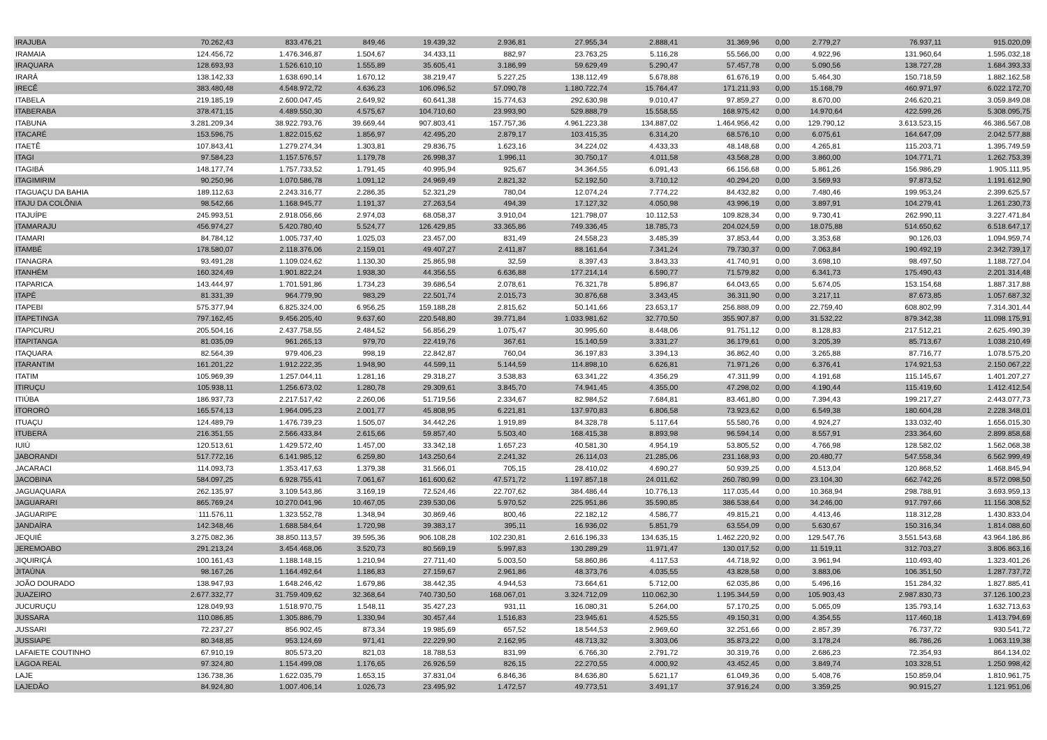| IRAJUBA | 70.262,43 | 833.476,21 | 849,46 | 19.439,32 | 2.936,81 | 27.955,34 | 2.888,41 | 31.369,96 | 0,00 | 2.779,27 | 76.937,11 | 915.020,09 |
| IRAMAIA | 124.456,72 | 1.476.346,87 | 1.504,67 | 34.433,11 | 882,97 | 23.763,25 | 5.116,28 | 55.566,00 | 0,00 | 4.922,96 | 131.960,64 | 1.595.032,18 |
| IRAQUARA | 128.693,93 | 1.526.610,10 | 1.555,89 | 35.605,41 | 3.186,99 | 59.629,49 | 5.290,47 | 57.457,78 | 0,00 | 5.090,56 | 138.727,28 | 1.684.393,33 |
| IRARÁ | 138.142,33 | 1.638.690,14 | 1.670,12 | 38.219,47 | 5.227,25 | 138.112,49 | 5.678,88 | 61.676,19 | 0,00 | 5.464,30 | 150.718,59 | 1.882.162,58 |
| IRECÊ | 383.480,48 | 4.548.972,72 | 4.636,23 | 106.096,52 | 57.090,78 | 1.180.722,74 | 15.764,47 | 171.211,93 | 0,00 | 15.168,79 | 460.971,97 | 6.022.172,70 |
| ITABELA | 219.185,19 | 2.600.047,45 | 2.649,92 | 60.641,38 | 15.774,63 | 292.630,98 | 9.010,47 | 97.859,27 | 0,00 | 8.670,00 | 246.620,21 | 3.059.849,08 |
| ITABERABA | 378.471,15 | 4.489.550,30 | 4.575,67 | 104.710,60 | 23.993,90 | 529.888,79 | 15.558,55 | 168.975,42 | 0,00 | 14.970,64 | 422.599,26 | 5.308.095,75 |
| ITABUNA | 3.281.209,34 | 38.922.793,76 | 39.669,44 | 907.803,41 | 157.757,36 | 4.961.223,38 | 134.887,02 | 1.464.956,42 | 0,00 | 129.790,12 | 3.613.523,15 | 46.386.567,08 |
| ITACARÉ | 153.596,75 | 1.822.015,62 | 1.856,97 | 42.495,20 | 2.879,17 | 103.415,35 | 6.314,20 | 68.576,10 | 0,00 | 6.075,61 | 164.647,09 | 2.042.577,88 |
| ITAETÊ | 107.843,41 | 1.279.274,34 | 1.303,81 | 29.836,75 | 1.623,16 | 34.224,02 | 4.433,33 | 48.148,68 | 0,00 | 4.265,81 | 115.203,71 | 1.395.749,59 |
| ITAGI | 97.584,23 | 1.157.576,57 | 1.179,78 | 26.998,37 | 1.996,11 | 30.750,17 | 4.011,58 | 43.568,28 | 0,00 | 3.860,00 | 104.771,71 | 1.262.753,39 |
| ITAGIBÁ | 148.177,74 | 1.757.733,52 | 1.791,45 | 40.995,94 | 925,67 | 34.364,55 | 6.091,43 | 66.156,68 | 0,00 | 5.861,26 | 156.986,29 | 1.905.111,95 |
| ITAGIMIRIM | 90.250,96 | 1.070.586,78 | 1.091,12 | 24.969,49 | 2.821,32 | 52.192,50 | 3.710,12 | 40.294,20 | 0,00 | 3.569,93 | 97.873,52 | 1.191.612,90 |
| ITAGUAÇU DA BAHIA | 189.112,63 | 2.243.316,77 | 2.286,35 | 52.321,29 | 780,04 | 12.074,24 | 7.774,22 | 84.432,82 | 0,00 | 7.480,46 | 199.953,24 | 2.399.625,57 |
| ITAJU DA COLÔNIA | 98.542,66 | 1.168.945,77 | 1.191,37 | 27.263,54 | 494,39 | 17.127,32 | 4.050,98 | 43.996,19 | 0,00 | 3.897,91 | 104.279,41 | 1.261.230,73 |
| ITAJUÍPE | 245.993,51 | 2.918.056,66 | 2.974,03 | 68.058,37 | 3.910,04 | 121.798,07 | 10.112,53 | 109.828,34 | 0,00 | 9.730,41 | 262.990,11 | 3.227.471,84 |
| ITAMARAJU | 456.974,27 | 5.420.780,40 | 5.524,77 | 126.429,85 | 33.365,86 | 749.336,45 | 18.785,73 | 204.024,59 | 0,00 | 18.075,88 | 514.650,62 | 6.518.647,17 |
| ITAMARI | 84.784,12 | 1.005.737,40 | 1.025,03 | 23.457,00 | 831,49 | 24.558,23 | 3.485,39 | 37.853,44 | 0,00 | 3.353,68 | 90.126,03 | 1.094.959,74 |
| ITAMBÉ | 178.580,07 | 2.118.376,06 | 2.159,01 | 49.407,27 | 2.411,87 | 88.161,64 | 7.341,24 | 79.730,37 | 0,00 | 7.063,84 | 190.492,19 | 2.342.739,17 |
| ITANAGRA | 93.491,28 | 1.109.024,62 | 1.130,30 | 25.865,98 | 32,59 | 8.397,43 | 3.843,33 | 41.740,91 | 0,00 | 3.698,10 | 98.497,50 | 1.188.727,04 |
| ITANHÉM | 160.324,49 | 1.901.822,24 | 1.938,30 | 44.356,55 | 6.636,88 | 177.214,14 | 6.590,77 | 71.579,82 | 0,00 | 6.341,73 | 175.490,43 | 2.201.314,48 |
| ITAPARICA | 143.444,97 | 1.701.591,86 | 1.734,23 | 39.686,54 | 2.078,61 | 76.321,78 | 5.896,87 | 64.043,65 | 0,00 | 5.674,05 | 153.154,68 | 1.887.317,88 |
| ITAPÉ | 81.331,39 | 964.779,90 | 983,29 | 22.501,74 | 2.015,73 | 30.876,68 | 3.343,45 | 36.311,90 | 0,00 | 3.217,11 | 87.673,85 | 1.057.687,32 |
| ITAPEBI | 575.377,94 | 6.825.324,00 | 6.956,25 | 159.188,28 | 2.815,62 | 50.141,66 | 23.653,17 | 256.888,09 | 0,00 | 22.759,40 | 608.802,99 | 7.314.301,44 |
| ITAPETINGA | 797.162,45 | 9.456.205,40 | 9.637,60 | 220.548,80 | 39.771,84 | 1.033.981,62 | 32.770,50 | 355.907,87 | 0,00 | 31.532,22 | 879.342,38 | 11.098.175,91 |
| ITAPICURU | 205.504,16 | 2.437.758,55 | 2.484,52 | 56.856,29 | 1.075,47 | 30.995,60 | 8.448,06 | 91.751,12 | 0,00 | 8.128,83 | 217.512,21 | 2.625.490,39 |
| ITAPITANGA | 81.035,09 | 961.265,13 | 979,70 | 22.419,76 | 367,61 | 15.140,59 | 3.331,27 | 36.179,61 | 0,00 | 3.205,39 | 85.713,67 | 1.038.210,49 |
| ITAQUARA | 82.564,39 | 979.406,23 | 998,19 | 22.842,87 | 760,04 | 36.197,83 | 3.394,13 | 36.862,40 | 0,00 | 3.265,88 | 87.716,77 | 1.078.575,20 |
| ITARANTIM | 161.201,22 | 1.912.222,35 | 1.948,90 | 44.599,11 | 5.144,59 | 114.898,10 | 6.626,81 | 71.971,26 | 0,00 | 6.376,41 | 174.921,53 | 2.150.067,22 |
| ITATIM | 105.969,39 | 1.257.044,11 | 1.281,16 | 29.318,27 | 3.538,83 | 63.341,22 | 4.356,29 | 47.311,99 | 0,00 | 4.191,68 | 115.145,67 | 1.401.207,27 |
| ITIRUÇU | 105.938,11 | 1.256.673,02 | 1.280,78 | 29.309,61 | 3.845,70 | 74.941,45 | 4.355,00 | 47.298,02 | 0,00 | 4.190,44 | 115.419,60 | 1.412.412,54 |
| ITIÚBA | 186.937,73 | 2.217.517,42 | 2.260,06 | 51.719,56 | 2.334,67 | 82.984,52 | 7.684,81 | 83.461,80 | 0,00 | 7.394,43 | 199.217,27 | 2.443.077,73 |
| ITORORÓ | 165.574,13 | 1.964.095,23 | 2.001,77 | 45.808,95 | 6.221,81 | 137.970,83 | 6.806,58 | 73.923,62 | 0,00 | 6.549,38 | 180.604,28 | 2.228.348,01 |
| ITUAÇU | 124.489,79 | 1.476.739,23 | 1.505,07 | 34.442,26 | 1.919,89 | 84.328,78 | 5.117,64 | 55.580,76 | 0,00 | 4.924,27 | 133.032,40 | 1.656.015,30 |
| ITUBERÁ | 216.351,55 | 2.566.433,84 | 2.615,66 | 59.857,40 | 5.503,40 | 168.415,38 | 8.893,98 | 96.594,14 | 0,00 | 8.557,91 | 233.364,60 | 2.899.858,68 |
| IUIÚ | 120.513,61 | 1.429.572,40 | 1.457,00 | 33.342,18 | 1.657,23 | 40.581,30 | 4.954,19 | 53.805,52 | 0,00 | 4.766,98 | 128.582,02 | 1.562.068,38 |
| JABORANDI | 517.772,16 | 6.141.985,12 | 6.259,80 | 143.250,64 | 2.241,32 | 26.114,03 | 21.285,06 | 231.168,93 | 0,00 | 20.480,77 | 547.558,34 | 6.562.999,49 |
| JACARACI | 114.093,73 | 1.353.417,63 | 1.379,38 | 31.566,01 | 705,15 | 28.410,02 | 4.690,27 | 50.939,25 | 0,00 | 4.513,04 | 120.868,52 | 1.468.845,94 |
| JACOBINA | 584.097,25 | 6.928.755,41 | 7.061,67 | 161.600,62 | 47.571,72 | 1.197.857,18 | 24.011,62 | 260.780,99 | 0,00 | 23.104,30 | 662.742,26 | 8.572.098,50 |
| JAGUAQUARA | 262.135,97 | 3.109.543,86 | 3.169,19 | 72.524,46 | 22.707,62 | 384.486,44 | 10.776,13 | 117.035,44 | 0,00 | 10.368,94 | 298.788,91 | 3.693.959,13 |
| JAGUARARI | 865.769,24 | 10.270.041,96 | 10.467,05 | 239.530,06 | 5.970,52 | 225.951,86 | 35.590,85 | 386.538,64 | 0,00 | 34.246,00 | 917.797,66 | 11.156.308,52 |
| JAGUARIPE | 111.576,11 | 1.323.552,78 | 1.348,94 | 30.869,46 | 800,46 | 22.182,12 | 4.586,77 | 49.815,21 | 0,00 | 4.413,46 | 118.312,28 | 1.430.833,04 |
| JANDAÍRA | 142.348,46 | 1.688.584,64 | 1.720,98 | 39.383,17 | 395,11 | 16.936,02 | 5.851,79 | 63.554,09 | 0,00 | 5.630,67 | 150.316,34 | 1.814.088,60 |
| JEQUIÉ | 3.275.082,36 | 38.850.113,57 | 39.595,36 | 906.108,28 | 102.230,81 | 2.616.196,33 | 134.635,15 | 1.462.220,92 | 0,00 | 129.547,76 | 3.551.543,68 | 43.964.186,86 |
| JEREMOABO | 291.213,24 | 3.454.468,06 | 3.520,73 | 80.569,19 | 5.997,83 | 130.289,29 | 11.971,47 | 130.017,52 | 0,00 | 11.519,11 | 312.703,27 | 3.806.863,16 |
| JIQUIRIÇÁ | 100.161,43 | 1.188.148,15 | 1.210,94 | 27.711,40 | 5.003,50 | 58.860,86 | 4.117,53 | 44.718,92 | 0,00 | 3.961,94 | 110.493,40 | 1.323.401,26 |
| JITAÚNA | 98.167,26 | 1.164.492,64 | 1.186,83 | 27.159,67 | 2.961,86 | 48.373,76 | 4.035,55 | 43.828,58 | 0,00 | 3.883,06 | 106.351,50 | 1.287.737,72 |
| JOÃO DOURADO | 138.947,93 | 1.648.246,42 | 1.679,86 | 38.442,35 | 4.944,53 | 73.664,61 | 5.712,00 | 62.035,86 | 0,00 | 5.496,16 | 151.284,32 | 1.827.885,41 |
| JUAZEIRO | 2.677.332,77 | 31.759.409,62 | 32.368,64 | 740.730,50 | 168.067,01 | 3.324.712,09 | 110.062,30 | 1.195.344,59 | 0,00 | 105.903,43 | 2.987.830,73 | 37.126.100,23 |
| JUCURUÇU | 128.049,93 | 1.518.970,75 | 1.548,11 | 35.427,23 | 931,11 | 16.080,31 | 5.264,00 | 57.170,25 | 0,00 | 5.065,09 | 135.793,14 | 1.632.713,63 |
| JUSSARA | 110.086,85 | 1.305.886,79 | 1.330,94 | 30.457,44 | 1.516,83 | 23.945,61 | 4.525,55 | 49.150,31 | 0,00 | 4.354,55 | 117.460,18 | 1.413.794,69 |
| JUSSARI | 72.237,27 | 856.902,45 | 873,34 | 19.985,69 | 657,52 | 18.544,53 | 2.969,60 | 32.251,66 | 0,00 | 2.857,39 | 76.737,72 | 930.541,72 |
| JUSSIAPE | 80.348,85 | 953.124,69 | 971,41 | 22.229,90 | 2.162,95 | 48.713,32 | 3.303,06 | 35.873,22 | 0,00 | 3.178,24 | 86.786,26 | 1.063.119,38 |
| LAFAIETE COUTINHO | 67.910,19 | 805.573,20 | 821,03 | 18.788,53 | 831,99 | 6.766,30 | 2.791,72 | 30.319,76 | 0,00 | 2.686,23 | 72.354,93 | 864.134,02 |
| LAGOA REAL | 97.324,80 | 1.154.499,08 | 1.176,65 | 26.926,59 | 826,15 | 22.270,55 | 4.000,92 | 43.452,45 | 0,00 | 3.849,74 | 103.328,51 | 1.250.998,42 |
| LAJE | 136.738,36 | 1.622.035,79 | 1.653,15 | 37.831,04 | 6.846,36 | 84.636,80 | 5.621,17 | 61.049,36 | 0,00 | 5.408,76 | 150.859,04 | 1.810.961,75 |
| LAJEDÃO | 84.924,80 | 1.007.406,14 | 1.026,73 | 23.495,92 | 1.472,57 | 49.773,51 | 3.491,17 | 37.916,24 | 0,00 | 3.359,25 | 90.915,27 | 1.121.951,06 |